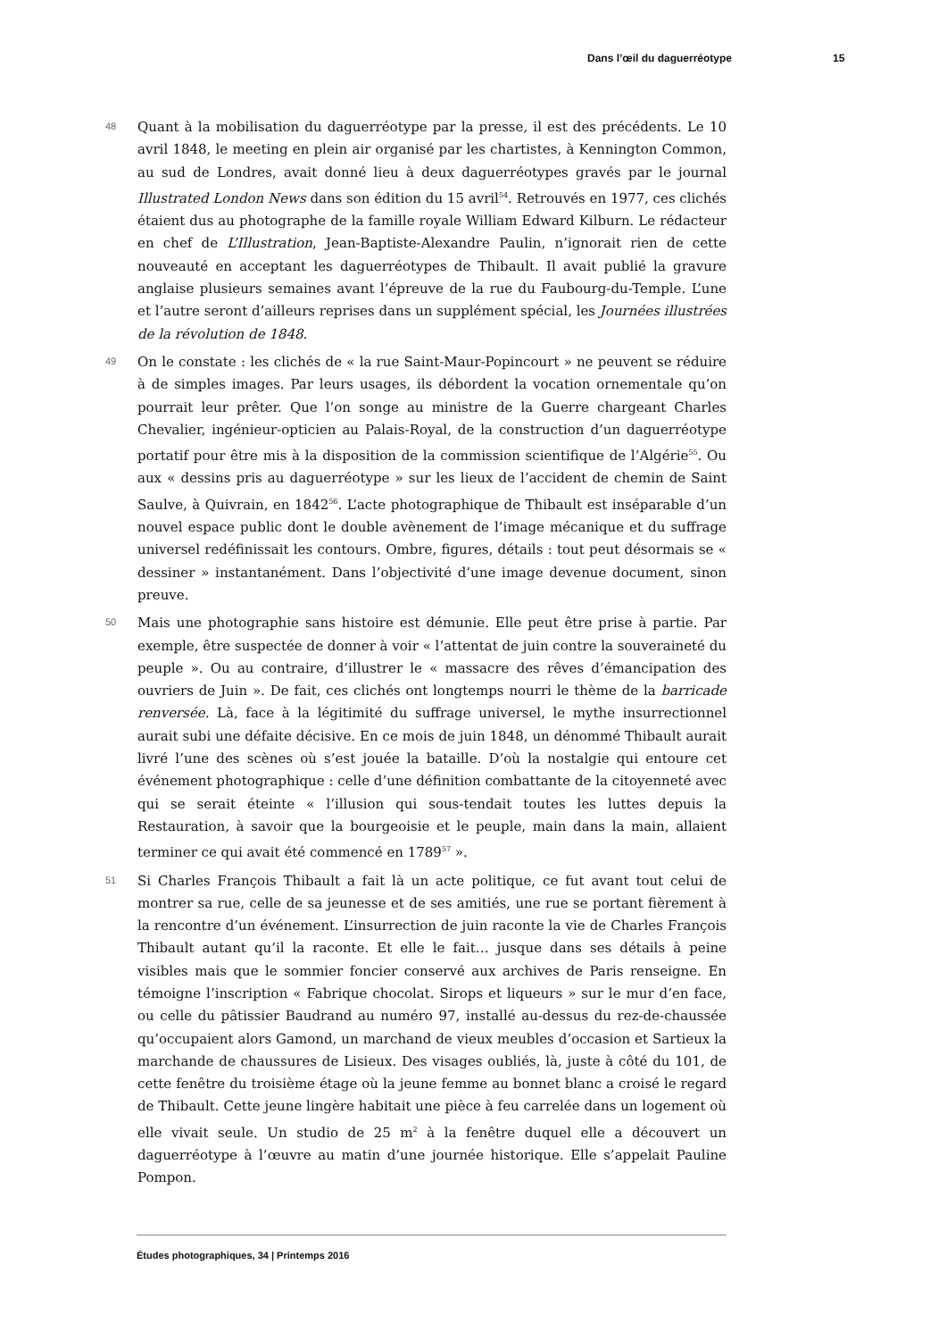Dans l’œil du daguerréotype 15
48
Quant à la mobilisation du daguerréotype par la presse, il est des précédents. Le 10 avril 1848, le meeting en plein air organisé par les chartistes, à Kennington Common, au sud de Londres, avait donné lieu à deux daguerréotypes gravés par le journal Illustrated London News dans son édition du 15 avril<sup>54</sup>. Retrouvés en 1977, ces clichés étaient dus au photographe de la famille royale William Edward Kilburn. Le rédacteur en chef de L’Illustration, Jean-Baptiste-Alexandre Paulin, n’ignorait rien de cette nouveauté en acceptant les daguerréotypes de Thibault. Il avait publié la gravure anglaise plusieurs semaines avant l’épreuve de la rue du Faubourg-du-Temple. L’une et l’autre seront d’ailleurs reprises dans un supplément spécial, les Journées illustrées de la révolution de 1848.
49
On le constate : les clichés de « la rue Saint-Maur-Popincourt » ne peuvent se réduire à de simples images. Par leurs usages, ils débordent la vocation ornementale qu’on pourrait leur prêter. Que l’on songe au ministre de la Guerre chargeant Charles Chevalier, ingénieur-opticien au Palais-Royal, de la construction d’un daguerréotype portatif pour être mis à la disposition de la commission scientifique de l’Algérie<sup>55</sup>. Ou aux « dessins pris au daguerréotype » sur les lieux de l’accident de chemin de Saint Saulve, à Quivrain, en 1842<sup>56</sup>. L’acte photographique de Thibault est inséparable d’un nouvel espace public dont le double avènement de l’image mécanique et du suffrage universel redéfinissait les contours. Ombre, figures, détails : tout peut désormais se « dessiner » instantanément. Dans l’objectivité d’une image devenue document, sinon preuve.
50
Mais une photographie sans histoire est démunie. Elle peut être prise à partie. Par exemple, être suspectée de donner à voir « l’attentat de juin contre la souveraineté du peuple ». Ou au contraire, d’illustrer le « massacre des rêves d’émancipation des ouvriers de Juin ». De fait, ces clichés ont longtemps nourri le thème de la barricade renversée. Là, face à la légitimité du suffrage universel, le mythe insurrectionnel aurait subi une défaite décisive. En ce mois de juin 1848, un dénommé Thibault aurait livré l’une des scènes où s’est jouée la bataille. D’où la nostalgie qui entoure cet événement photographique : celle d’une définition combattante de la citoyenneté avec qui se serait éteinte « l’illusion qui sous-tendait toutes les luttes depuis la Restauration, à savoir que la bourgeoisie et le peuple, main dans la main, allaient terminer ce qui avait été commencé en 1789<sup>57</sup> ».
51
Si Charles François Thibault a fait là un acte politique, ce fut avant tout celui de montrer sa rue, celle de sa jeunesse et de ses amitiés, une rue se portant fièrement à la rencontre d’un événement. L’insurrection de juin raconte la vie de Charles François Thibault autant qu’il la raconte. Et elle le fait… jusque dans ses détails à peine visibles mais que le sommier foncier conservé aux archives de Paris renseigne. En témoigne l’inscription « Fabrique chocolat. Sirops et liqueurs » sur le mur d’en face, ou celle du pâtissier Baudrand au numéro 97, installé au-dessus du rez-de-chaussée qu’occupaient alors Gamond, un marchand de vieux meubles d’occasion et Sartieux la marchande de chaussures de Lisieux. Des visages oubliés, là, juste à côté du 101, de cette fenêtre du troisième étage où la jeune femme au bonnet blanc a croisé le regard de Thibault. Cette jeune lingère habitait une pièce à feu carrelée dans un logement où elle vivait seule. Un studio de 25 m<sup>2</sup> à la fenêtre duquel elle a découvert un daguerréotype à l’œuvre au matin d’une journée historique. Elle s’appelait Pauline Pompon.
Études photographiques, 34 | Printemps 2016